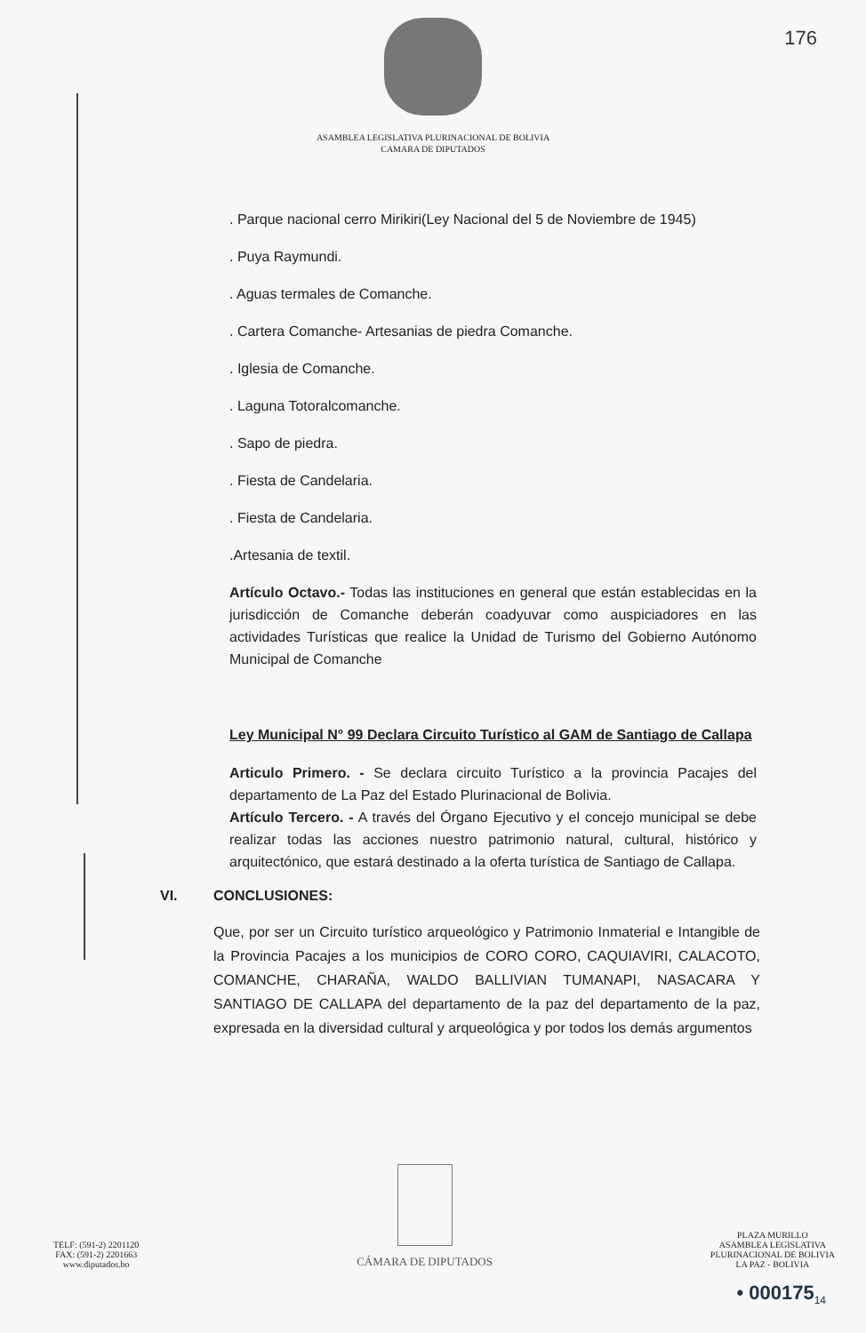176
ASAMBLEA LEGISLATIVA PLURINACIONAL DE BOLIVIA
CAMARA DE DIPUTADOS
. Parque nacional cerro Mirikiri(Ley Nacional del 5 de Noviembre de 1945)
. Puya Raymundi.
. Aguas termales de Comanche.
. Cartera Comanche- Artesanias de piedra Comanche.
. Iglesia de Comanche.
. Laguna Totoralcomanche.
. Sapo de piedra.
. Fiesta de Candelaria.
. Fiesta de Candelaria.
.Artesania de textil.
Artículo Octavo.- Todas las instituciones en general que están establecidas en la jurisdicción de Comanche deberán coadyuvar como auspiciadores en las actividades Turísticas que realice la Unidad de Turismo del Gobierno Autónomo Municipal de Comanche
Ley Municipal N° 99 Declara Circuito Turístico al GAM de Santiago de Callapa
Articulo Primero. - Se declara circuito Turístico a la provincia Pacajes del departamento de La Paz del Estado Plurinacional de Bolivia.
Artículo Tercero. - A través del Órgano Ejecutivo y el concejo municipal se debe realizar todas las acciones nuestro patrimonio natural, cultural, histórico y arquitectónico, que estará destinado a la oferta turística de Santiago de Callapa.
VI. CONCLUSIONES:
Que, por ser un Circuito turístico arqueológico y Patrimonio Inmaterial e Intangible de la Provincia Pacajes a los municipios de CORO CORO, CAQUIAVIRI, CALACOTO, COMANCHE, CHARAÑA, WALDO BALLIVIAN TUMANAPI, NASACARA Y SANTIAGO DE CALLAPA del departamento de la paz del departamento de la paz, expresada en la diversidad cultural y arqueológica y por todos los demás argumentos
TELF: (591-2) 2201120
FAX: (591-2) 2201663
www.diputados.bo
CÁMARA DE DIPUTADOS
PLAZA MURILLO
ASAMBLEA LEGISLATIVA
PLURINACIONAL DE BOLIVIA
LA PAZ - BOLIVIA
• 000175<sub>14</sub>